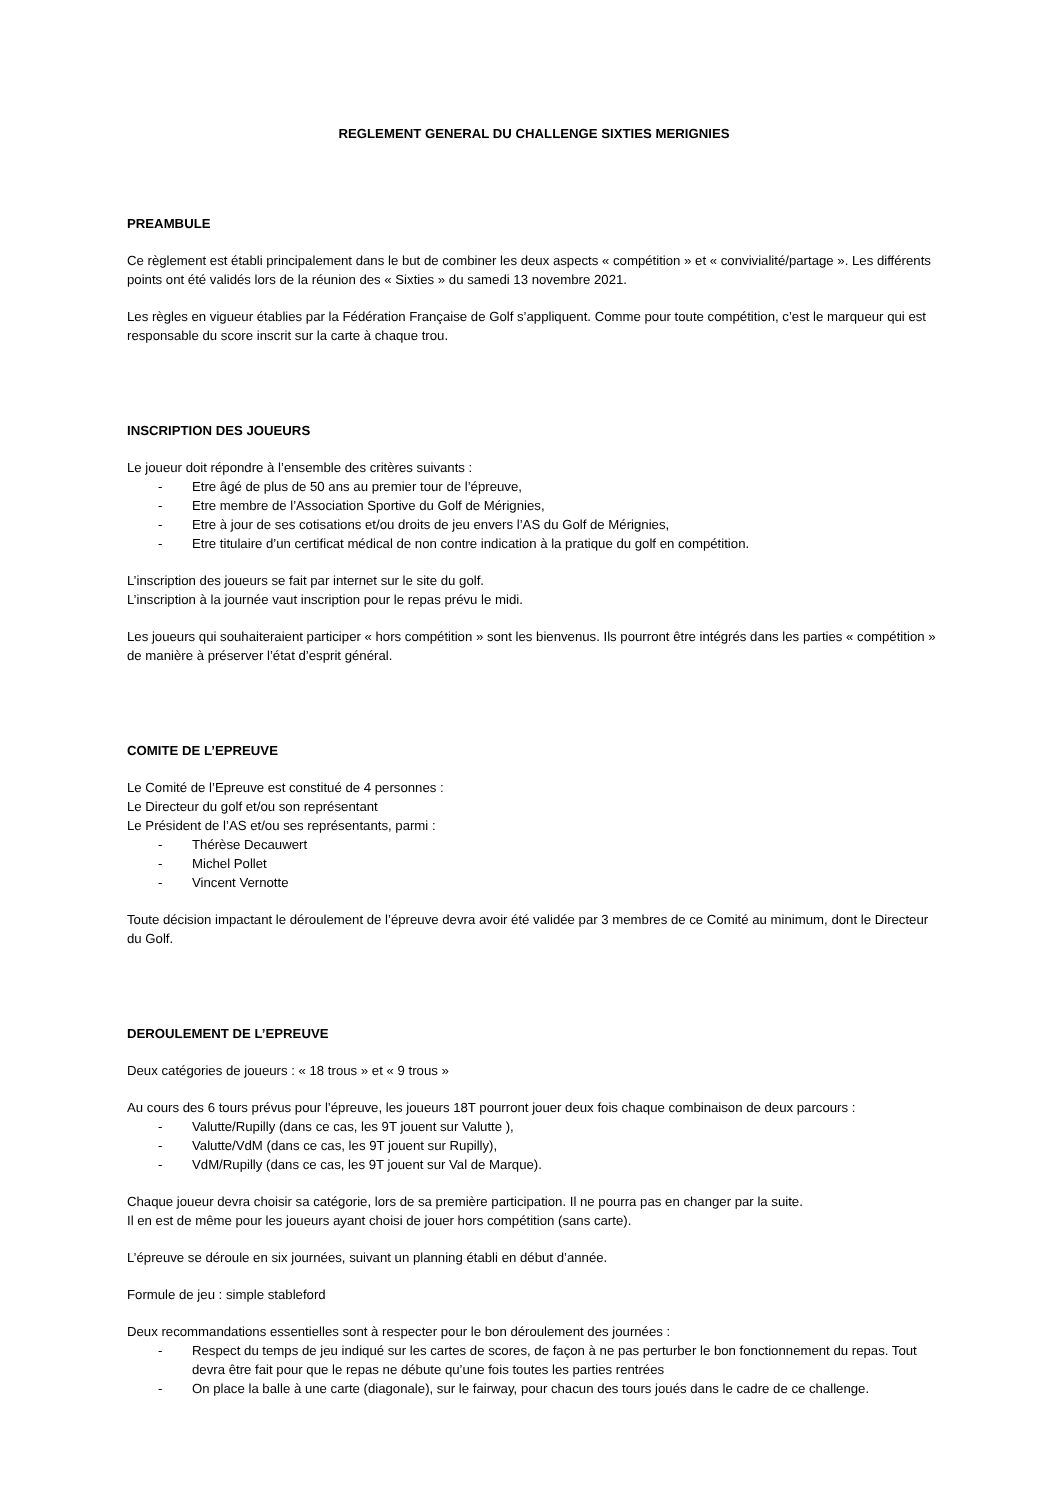REGLEMENT GENERAL DU CHALLENGE SIXTIES MERIGNIES
PREAMBULE
Ce règlement est établi principalement dans le but de combiner les deux aspects « compétition » et « convivialité/partage ». Les différents points ont été validés lors de la réunion des « Sixties » du samedi 13 novembre 2021.
Les règles en vigueur établies par la Fédération Française de Golf s’appliquent. Comme pour toute compétition, c’est le marqueur qui est responsable du score inscrit sur la carte à chaque trou.
INSCRIPTION DES JOUEURS
Le joueur doit répondre à l’ensemble des critères suivants :
- Etre âgé de plus de 50 ans au premier tour de l’épreuve,
- Etre membre de l’Association Sportive du Golf de Mérignies,
- Etre à jour de ses cotisations et/ou droits de jeu envers l’AS du Golf de Mérignies,
- Etre titulaire d’un certificat médical de non contre indication à la pratique du golf en compétition.
L’inscription des joueurs se fait par internet sur le site du golf.
L’inscription à la journée vaut inscription pour le repas prévu le midi.
Les joueurs qui souhaiteraient participer « hors compétition » sont les bienvenus. Ils pourront être intégrés dans les parties « compétition » de manière à préserver l’état d’esprit général.
COMITE DE L’EPREUVE
Le Comité de l’Epreuve est constitué de 4 personnes :
Le Directeur du golf et/ou son représentant
Le Président de l’AS et/ou ses représentants, parmi :
- Thérèse Decauwert
- Michel Pollet
- Vincent Vernotte
Toute décision impactant le déroulement de l’épreuve devra avoir été validée par 3 membres de ce Comité au minimum, dont le Directeur du Golf.
DEROULEMENT DE L’EPREUVE
Deux catégories de joueurs : « 18 trous » et « 9 trous »
Au cours des 6 tours prévus pour l’épreuve, les joueurs 18T pourront jouer deux fois chaque combinaison de deux parcours :
- Valutte/Rupilly (dans ce cas, les 9T jouent sur Valutte ),
- Valutte/VdM (dans ce cas, les 9T jouent sur Rupilly),
- VdM/Rupilly (dans ce cas, les 9T jouent sur Val de Marque).
Chaque joueur devra choisir sa catégorie, lors de sa première participation. Il ne pourra pas en changer par la suite.
Il en est de même pour les joueurs ayant choisi de jouer hors compétition (sans carte).
L’épreuve se déroule en six journées, suivant un planning établi en début d’année.
Formule de jeu : simple stableford
Deux recommandations essentielles sont à respecter pour le bon déroulement des journées :
- Respect du temps de jeu indiqué sur les cartes de scores, de façon à ne pas perturber le bon fonctionnement du repas. Tout devra être fait pour que le repas ne débute qu’une fois toutes les parties rentrées
- On place la balle à une carte (diagonale), sur le fairway, pour chacun des tours joués dans le cadre de ce challenge.